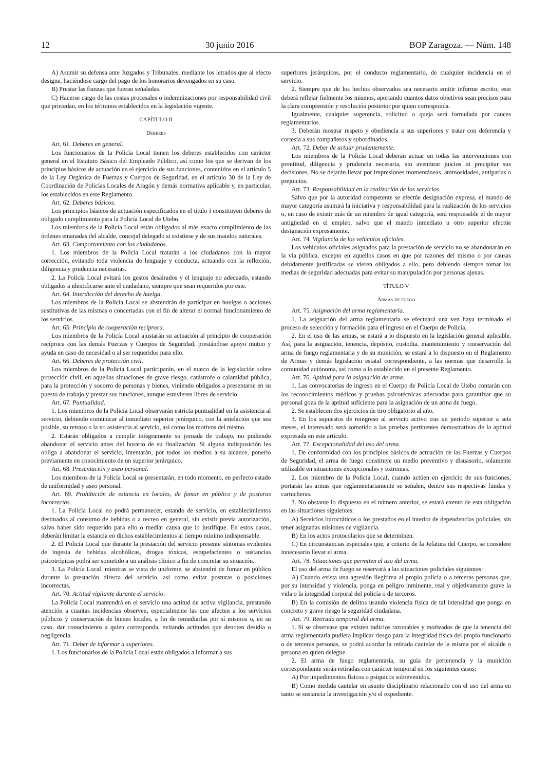12 30 junio 2016 BOP Zaragoza. — Núm. 148
A) Asumir su defensa ante Juzgados y Tribunales, mediante los letrados que al efecto designe, haciéndose cargo del pago de los honorarios devengados en su caso.
B) Prestar las fianzas que fueran señaladas.
C) Hacerse cargo de las costas procesales o indemnizaciones por responsabilidad civil que procedan, en los términos establecidos en la legislación vigente.
CAPÍTULO II
Deberes
Art. 61. Deberes en general.
Los funcionarios de la Policía Local tienen los deberes establecidos con carácter general en el Estatuto Básico del Empleado Público, así como los que se derivan de los principios básicos de actuación en el ejercicio de sus funciones, contenidos en el artículo 5 de la Ley Orgánica de Fuerzas y Cuerpos de Seguridad, en el artículo 30 de la Ley de Coordinación de Policías Locales de Aragón y demás normativa aplicable y, en particular, los establecidos en este Reglamento.
Art. 62. Deberes básicos.
Los principios básicos de actuación especificados en el título I constituyen deberes de obligado cumplimiento para la Policía Local de Utebo.
Los miembros de la Policía Local están obligados al más exacto cumplimiento de las órdenes emanadas del alcalde, concejal delegado si existiese y de sus mandos naturales.
Art. 63. Comportamiento con los ciudadanos.
1. Los miembros de la Policía Local tratarán a los ciudadanos con la mayor corrección, evitando toda violencia de lenguaje y conducta, actuando con la reflexión, diligencia y prudencia necesarias.
2. La Policía Local evitará los gestos desairados y el lenguaje no adecuado, estando obligados a identificarse ante el ciudadano, siempre que sean requeridos por este.
Art. 64. Interdicción del derecho de huelga.
Los miembros de la Policía Local se abstendrán de participar en huelgas o acciones sustitutivas de las mismas o concertadas con el fin de alterar el normal funcionamiento de los servicios.
Art. 65. Principio de cooperación recíproca.
Los miembros de la Policía Local ajustarán su actuación al principio de cooperación recíproca con las demás Fuerzas y Cuerpos de Seguridad, prestándose apoyo mutuo y ayuda en caso de necesidad o al ser requeridos para ello.
Art. 66. Deberes de protección civil.
Los miembros de la Policía Local participarán, en el marco de la legislación sobre protección civil, en aquellas situaciones de grave riesgo, catástrofe o calamidad pública, para la protección y socorro de personas y bienes, viniendo obligados a presentarse en su puesto de trabajo y prestar sus funciones, aunque estuvieren libres de servicio.
Art. 67. Puntualidad.
1. Los miembros de la Policía Local observarán estricta puntualidad en la asistencia al servicio, debiendo comunicar al inmediato superior jerárquico, con la antelación que sea posible, su retraso o la no asistencia al servicio, así como los motivos del mismo.
2. Estarán obligados a cumplir íntegramente su jornada de trabajo, no pudiendo abandonar el servicio antes del horario de su finalización. Si alguna indisposición les obliga a abandonar el servicio, intentarán, por todos los medios a su alcance, ponerlo previamente en conocimiento de un superior jerárquico.
Art. 68. Presentación y aseo personal.
Los miembros de la Policía Local se presentarán, en todo momento, en perfecto estado de uniformidad y aseo personal.
Art. 69. Prohibición de estancia en locales, de fumar en público y de posturas incorrectas.
1. La Policía Local no podrá permanecer, estando de servicio, en establecimientos destinados al consumo de bebidas o a recreo en general, sin existir previa autorización, salvo haber sido requerido para ello o mediar causa que lo justifique. En estos casos, deberán limitar la estancia en dichos establecimientos al tiempo mínimo indispensable.
2. El Policía Local que durante la prestación del servicio presente síntomas evidentes de ingesta de bebidas alcohólicas, drogas tóxicas, estupefacientes o sustancias psicotrópicas podrá ser sometido a un análisis clínico a fin de concretar su situación.
3. La Policía Local, mientras se vista de uniforme, se abstendrá de fumar en público durante la prestación directa del servicio, así como evitar posturas o posiciones incorrectas.
Art. 70. Actitud vigilante durante el servicio.
La Policía Local mantendrá en el servicio una actitud de activa vigilancia, prestando atención a cuantas incidencias observen, especialmente las que afecten a los servicios públicos y conservación de bienes locales, a fin de remediarlas por sí mismos o, en su caso, dar conocimiento a quien corresponda, evitando actitudes que denoten desidia o negligencia.
Art. 71. Deber de informar a superiores.
1. Los funcionarios de la Policía Local están obligados a informar a sus
superiores jerárquicos, por el conducto reglamentario, de cualquier incidencia en el servicio.
2. Siempre que de los hechos observados sea necesario emitir informe escrito, este deberá reflejar fielmente los mismos, aportando cuantos datos objetivos sean precisos para la clara comprensión y resolución posterior por quien corresponda.
Igualmente, cualquier sugerencia, solicitud o queja será formulada por cauces reglamentarios.
3. Deberán mostrar respeto y obediencia a sus superiores y tratar con deferencia y cortesía a sus compañeros y subordinados.
Art. 72. Deber de actuar prudentemente.
Los miembros de la Policía Local deberán actuar en todas las intervenciones con prontitud, diligencia y prudencia necesaria, sin aventurar juicios ni precipitar sus decisiones. No se dejarán llevar por impresiones momentáneas, animosidades, antipatías o prejuicios.
Art. 73. Responsabilidad en la realización de los servicios.
Salvo que por la autoridad competente se efectúe designación expresa, el mando de mayor categoría asumirá la iniciativa y responsabilidad para la realización de los servicios o, en caso de existir más de un miembro de igual categoría, será responsable el de mayor antigüedad en el empleo, salvo que el mando inmediato u otro superior efectúe designación expresamente.
Art. 74. Vigilancia de los vehículos oficiales.
Los vehículos oficiales asignados para la prestación de servicio no se abandonarán en la vía pública, excepto en aquellos casos en que por razones del mismo o por causas debidamente justificadas se vieren obligados a ello, pero debiendo siempre tomar las medias de seguridad adecuadas para evitar su manipulación por personas ajenas.
TÍTULO V
Armas de fuego
Art. 75. Asignación del arma reglamentaria.
1. La asignación del arma reglamentaria se efectuará una vez haya terminado el proceso de selección y formación para el ingreso en el Cuerpo de Policía.
2. En el uso de las armas, se estará a lo dispuesto en la legislación general aplicable. Así, para la asignación, tenencia, depósito, custodia, mantenimiento y conservación del arma de fuego reglamentaria y de su munición, se estará a lo dispuesto en el Reglamento de Armas y demás legislación estatal correspondiente, a las normas que desarrolle la comunidad autónoma, así como a lo establecido en el presente Reglamento.
Art. 76. Aptitud para la asignación de arma.
1. Las convocatorias de ingreso en el Cuerpo de Policía Local de Utebo contarán con los reconocimientos médicos y pruebas psicotécnicas adecuadas para garantizar que su personal goza de la aptitud suficiente para la asignación de un arma de fuego.
2. Se establecen dos ejercicios de tiro obligatorio al año.
3. En los supuestos de reingreso al servicio activo tras un periodo superior a seis meses, el interesado será sometido a las pruebas pertinentes demostrativas de la aptitud expresada en este artículo.
Art. 77. Excepcionalidad del uso del arma.
1. De conformidad con los principios básicos de actuación de las Fuerzas y Cuerpos de Seguridad, el arma de fuego constituye un medio preventivo y disuasorio, solamente utilizable en situaciones excepcionales y extremas.
2. Los miembro de la Policía Local, cuando actúen en ejercicio de sus funciones, portarán las armas que reglamentariamente se señalen, dentro sus respectivas fundas y cartucheras.
3. No obstante lo dispuesto en el número anterior, se estará exento de esta obligación en las situaciones siguientes:
A) Servicios burocráticos o los prestados en el interior de dependencias policiales, sin tener asignadas misiones de vigilancia.
B) En los actos protocolarios que se determinen.
C) En circunstancias especiales que, a criterio de la Jefatura del Cuerpo, se considere innecesario llevar el arma.
Art. 78. Situaciones que permiten el uso del arma.
El uso del arma de fuego se reservará a las situaciones policiales siguientes:
A) Cuando exista una agresión ilegítima al propio policía o a terceras personas que, por su intensidad y violencia, ponga en peligro inminente, real y objetivamente grave la vida o la integridad corporal del policía o de terceros.
B) En la comisión de delitos usando violencia física de tal intensidad que ponga en concreto y grave riesgo la seguridad ciudadana.
Art. 79. Retirada temporal del arma.
1. Si se observase que existen indicios razonables y motivados de que la tenencia del arma reglamentaria pudiera implicar riesgo para la integridad física del propio funcionario o de terceras personas, se podrá acordar la retirada cautelar de la misma por el alcalde o persona en quien delegue.
2. El arma de fuego reglamentaria, su guía de pertenencia y la munición correspondiente serán retiradas con carácter temporal en los siguientes casos:
A) Por impedimentos físicos o psíquicos sobrevenidos.
B) Como medida cautelar en asunto disciplinario relacionado con el uso del arma en tanto se sustancia la investigación y/o el expediente.